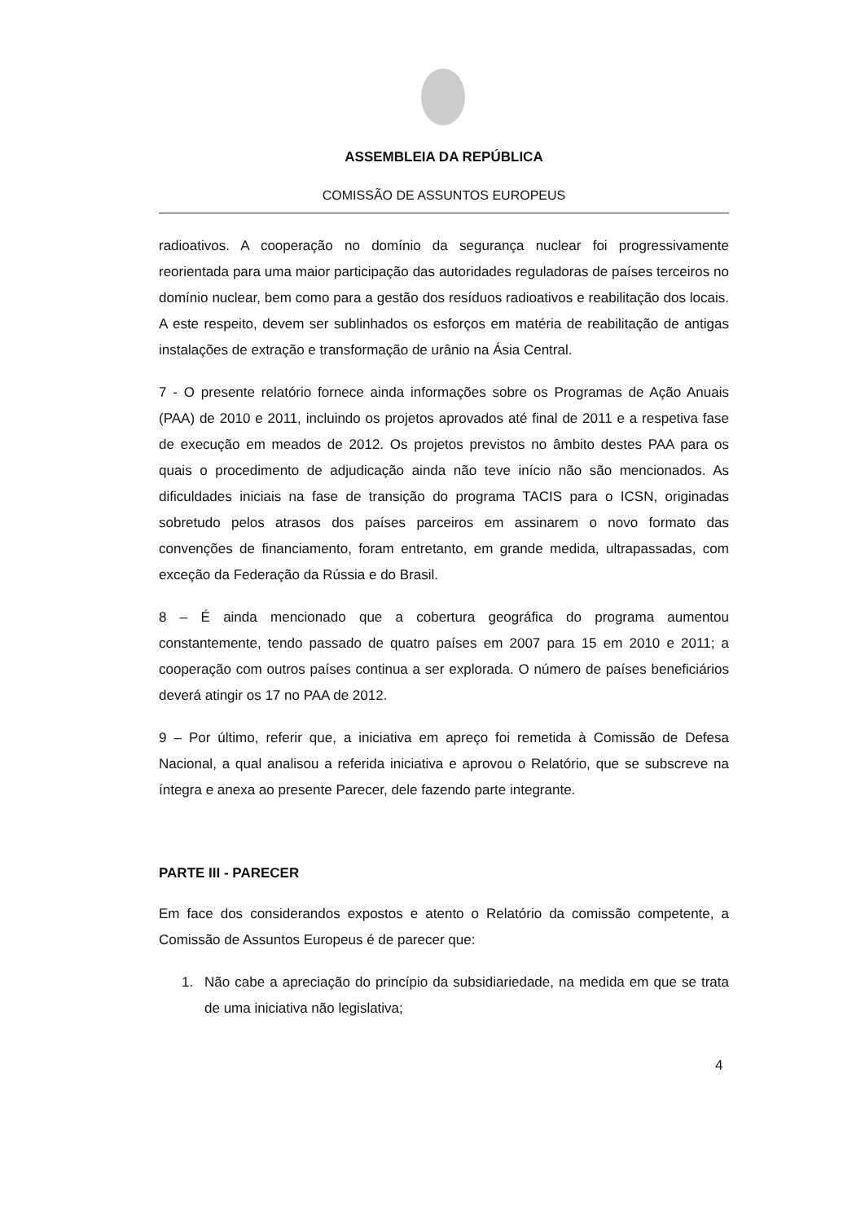ASSEMBLEIA DA REPÚBLICA
COMISSÃO DE ASSUNTOS EUROPEUS
radioativos. A cooperação no domínio da segurança nuclear foi progressivamente reorientada para uma maior participação das autoridades reguladoras de países terceiros no domínio nuclear, bem como para a gestão dos resíduos radioativos e reabilitação dos locais. A este respeito, devem ser sublinhados os esforços em matéria de reabilitação de antigas instalações de extração e transformação de urânio na Ásia Central.
7 - O presente relatório fornece ainda informações sobre os Programas de Ação Anuais (PAA) de 2010 e 2011, incluindo os projetos aprovados até final de 2011 e a respetiva fase de execução em meados de 2012. Os projetos previstos no âmbito destes PAA para os quais o procedimento de adjudicação ainda não teve início não são mencionados. As dificuldades iniciais na fase de transição do programa TACIS para o ICSN, originadas sobretudo pelos atrasos dos países parceiros em assinarem o novo formato das convenções de financiamento, foram entretanto, em grande medida, ultrapassadas, com exceção da Federação da Rússia e do Brasil.
8 – É ainda mencionado que a cobertura geográfica do programa aumentou constantemente, tendo passado de quatro países em 2007 para 15 em 2010 e 2011; a cooperação com outros países continua a ser explorada. O número de países beneficiários deverá atingir os 17 no PAA de 2012.
9 – Por último, referir que, a iniciativa em apreço foi remetida à Comissão de Defesa Nacional, a qual analisou a referida iniciativa e aprovou o Relatório, que se subscreve na íntegra e anexa ao presente Parecer, dele fazendo parte integrante.
PARTE III - PARECER
Em face dos considerandos expostos e atento o Relatório da comissão competente, a Comissão de Assuntos Europeus é de parecer que:
1. Não cabe a apreciação do princípio da subsidiariedade, na medida em que se trata de uma iniciativa não legislativa;
4